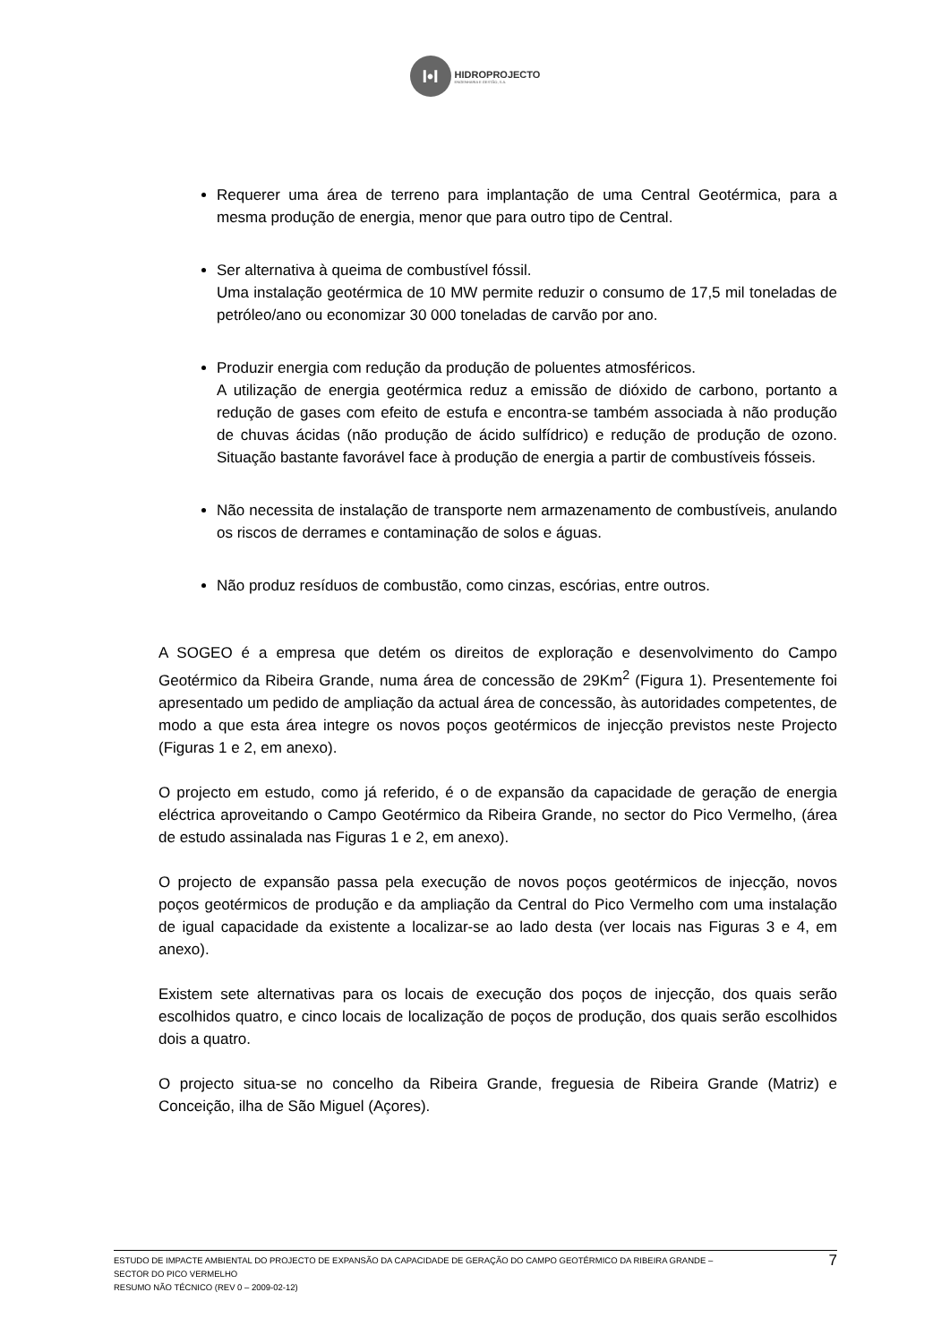I•I
HIDROPROJECTO
ENGENHARIA E GESTÃO, S.A.
Requerer uma área de terreno para implantação de uma Central Geotérmica, para a mesma produção de energia, menor que para outro tipo de Central.
Ser alternativa à queima de combustível fóssil.
Uma instalação geotérmica de 10 MW permite reduzir o consumo de 17,5 mil toneladas de petróleo/ano ou economizar 30 000 toneladas de carvão por ano.
Produzir energia com redução da produção de poluentes atmosféricos.
A utilização de energia geotérmica reduz a emissão de dióxido de carbono, portanto a redução de gases com efeito de estufa e encontra-se também associada à não produção de chuvas ácidas (não produção de ácido sulfídrico) e redução de produção de ozono. Situação bastante favorável face à produção de energia a partir de combustíveis fósseis.
Não necessita de instalação de transporte nem armazenamento de combustíveis, anulando os riscos de derrames e contaminação de solos e águas.
Não produz resíduos de combustão, como cinzas, escórias, entre outros.
A SOGEO é a empresa que detém os direitos de exploração e desenvolvimento do Campo Geotérmico da Ribeira Grande, numa área de concessão de 29Km<sup>2</sup> (Figura 1). Presentemente foi apresentado um pedido de ampliação da actual área de concessão, às autoridades competentes, de modo a que esta área integre os novos poços geotérmicos de injecção previstos neste Projecto (Figuras 1 e 2, em anexo).
O projecto em estudo, como já referido, é o de expansão da capacidade de geração de energia eléctrica aproveitando o Campo Geotérmico da Ribeira Grande, no sector do Pico Vermelho, (área de estudo assinalada nas Figuras 1 e 2, em anexo).
O projecto de expansão passa pela execução de novos poços geotérmicos de injecção, novos poços geotérmicos de produção e da ampliação da Central do Pico Vermelho com uma instalação de igual capacidade da existente a localizar-se ao lado desta (ver locais nas Figuras 3 e 4, em anexo).
Existem sete alternativas para os locais de execução dos poços de injecção, dos quais serão escolhidos quatro, e cinco locais de localização de poços de produção, dos quais serão escolhidos dois a quatro.
O projecto situa-se no concelho da Ribeira Grande, freguesia de Ribeira Grande (Matriz) e Conceição, ilha de São Miguel (Açores).
ESTUDO DE IMPACTE AMBIENTAL DO PROJECTO DE EXPANSÃO DA CAPACIDADE DE GERAÇÃO DO CAMPO GEOTÉRMICO DA RIBEIRA GRANDE –
SECTOR DO PICO VERMELHO
RESUMO NÃO TÉCNICO (REV 0 – 2009-02-12)
7